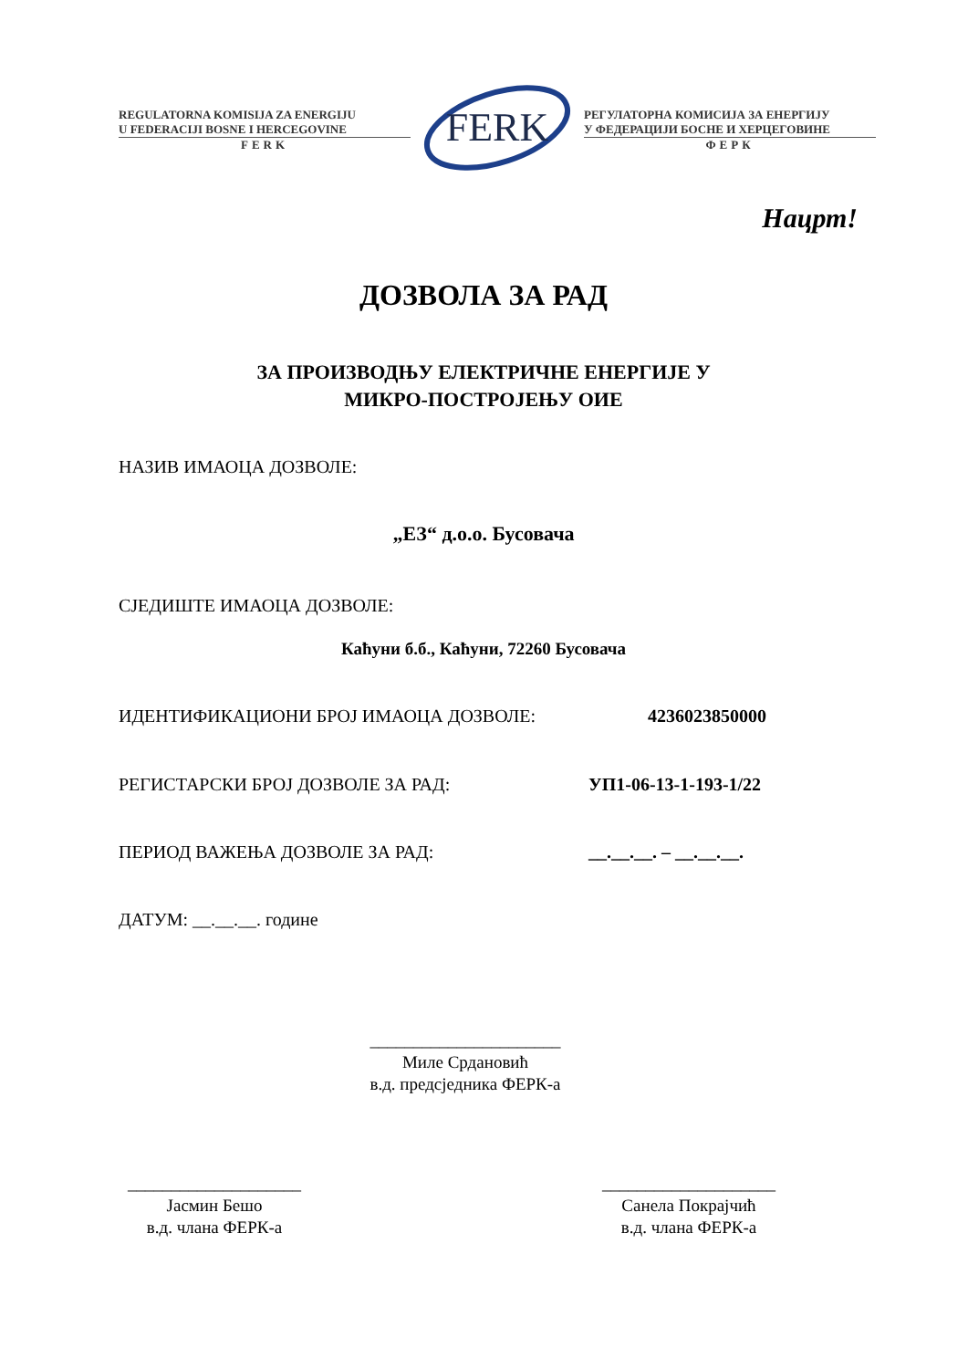REGULATORNA KOMISIJA ZA ENERGIJU
U FEDERACIJI BOSNE I HERCEGOVINE
FERK
FERK
РЕГУЛАТОРНА КОМИСИЈА ЗА ЕНЕРГИЈУ
У ФЕДЕРАЦИЈИ БОСНЕ И ХЕРЦЕГОВИНЕ
ФЕРК
Нацрт!
ДОЗВОЛА ЗА РАД
ЗА ПРОИЗВОДЊУ ЕЛЕКТРИЧНЕ ЕНЕРГИЈЕ У
МИКРО-ПОСТРОЈЕЊУ ОИЕ
НАЗИВ ИМАОЦА ДОЗВОЛЕ:
„ЕЗ“ д.о.о. Бусовача
СЈЕДИШТЕ ИМАОЦА ДОЗВОЛЕ:
Каћуни б.б., Каћуни, 72260 Бусовача
ИДЕНТИФИКАЦИОНИ БРОЈ ИМАОЦА ДОЗВОЛЕ: 4236023850000
РЕГИСТАРСКИ БРОЈ ДОЗВОЛЕ ЗА РАД: УП1-06-13-1-193-1/22
ПЕРИОД ВАЖЕЊА ДОЗВОЛЕ ЗА РАД: __.__.__. – __.__.__.
ДАТУМ: __.__.__. године
______________________
Миле Срдановић
в.д. предсједника ФЕРК-а
____________________
Јасмин Бешо
в.д. члана ФЕРК-а
____________________
Санела Покрајчић
в.д. члана ФЕРК-а